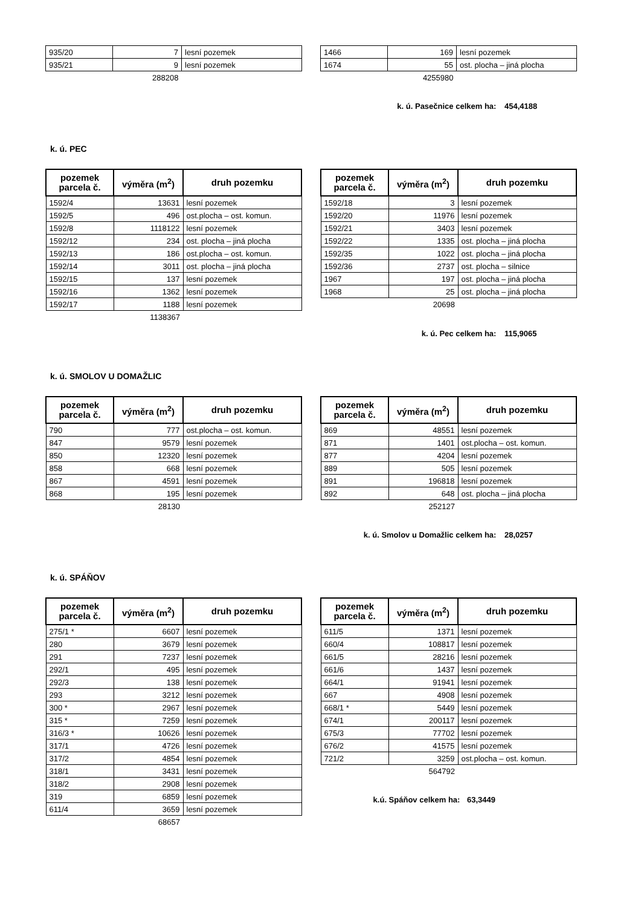| 935/20 | 7 | lesní pozemek |
| 935/21 | 9 | lesní pozemek |
| | 288208 | |
| 1466 | 169 | lesní pozemek |
| 1674 | 55 | ost. plocha – jiná plocha |
| | 4255980 | |
k. ú. Pasečnice celkem ha: 454,4188
k. ú. PEC
| pozemek parcela č. | výměra (m<sup>2</sup>) | druh pozemku |
| --- | --- | --- |
| 1592/4 | 13631 | lesní pozemek |
| 1592/5 | 496 | ost.plocha – ost. komun. |
| 1592/8 | 1118122 | lesní pozemek |
| 1592/12 | 234 | ost. plocha – jiná plocha |
| 1592/13 | 186 | ost.plocha – ost. komun. |
| 1592/14 | 3011 | ost. plocha – jiná plocha |
| 1592/15 | 137 | lesní pozemek |
| 1592/16 | 1362 | lesní pozemek |
| 1592/17 | 1188 | lesní pozemek |
| | 1138367 | |
| pozemek parcela č. | výměra (m<sup>2</sup>) | druh pozemku |
| --- | --- | --- |
| 1592/18 | 3 | lesní pozemek |
| 1592/20 | 11976 | lesní pozemek |
| 1592/21 | 3403 | lesní pozemek |
| 1592/22 | 1335 | ost. plocha – jiná plocha |
| 1592/35 | 1022 | ost. plocha – jiná plocha |
| 1592/36 | 2737 | ost. plocha – silnice |
| 1967 | 197 | ost. plocha – jiná plocha |
| 1968 | 25 | ost. plocha – jiná plocha |
| | 20698 | |
k. ú. Pec celkem ha: 115,9065
k. ú. SMOLOV U DOMAŽLIC
| pozemek parcela č. | výměra (m<sup>2</sup>) | druh pozemku |
| --- | --- | --- |
| 790 | 777 | ost.plocha – ost. komun. |
| 847 | 9579 | lesní pozemek |
| 850 | 12320 | lesní pozemek |
| 858 | 668 | lesní pozemek |
| 867 | 4591 | lesní pozemek |
| 868 | 195 | lesní pozemek |
| | 28130 | |
| pozemek parcela č. | výměra (m<sup>2</sup>) | druh pozemku |
| --- | --- | --- |
| 869 | 48551 | lesní pozemek |
| 871 | 1401 | ost.plocha – ost. komun. |
| 877 | 4204 | lesní pozemek |
| 889 | 505 | lesní pozemek |
| 891 | 196818 | lesní pozemek |
| 892 | 648 | ost. plocha – jiná plocha |
| | 252127 | |
k. ú. Smolov u Domažlic celkem ha: 28,0257
k. ú. SPÁŇOV
| pozemek parcela č. | výměra (m<sup>2</sup>) | druh pozemku |
| --- | --- | --- |
| 275/1 * | 6607 | lesní pozemek |
| 280 | 3679 | lesní pozemek |
| 291 | 7237 | lesní pozemek |
| 292/1 | 495 | lesní pozemek |
| 292/3 | 138 | lesní pozemek |
| 293 | 3212 | lesní pozemek |
| 300 * | 2967 | lesní pozemek |
| 315 * | 7259 | lesní pozemek |
| 316/3 * | 10626 | lesní pozemek |
| 317/1 | 4726 | lesní pozemek |
| 317/2 | 4854 | lesní pozemek |
| 318/1 | 3431 | lesní pozemek |
| 318/2 | 2908 | lesní pozemek |
| 319 | 6859 | lesní pozemek |
| 611/4 | 3659 | lesní pozemek |
| | 68657 | |
| pozemek parcela č. | výměra (m<sup>2</sup>) | druh pozemku |
| --- | --- | --- |
| 611/5 | 1371 | lesní pozemek |
| 660/4 | 108817 | lesní pozemek |
| 661/5 | 28216 | lesní pozemek |
| 661/6 | 1437 | lesní pozemek |
| 664/1 | 91941 | lesní pozemek |
| 667 | 4908 | lesní pozemek |
| 668/1 * | 5449 | lesní pozemek |
| 674/1 | 200117 | lesní pozemek |
| 675/3 | 77702 | lesní pozemek |
| 676/2 | 41575 | lesní pozemek |
| 721/2 | 3259 | ost.plocha – ost. komun. |
| | 564792 | |
k.ú. Spáňov celkem ha: 63,3449